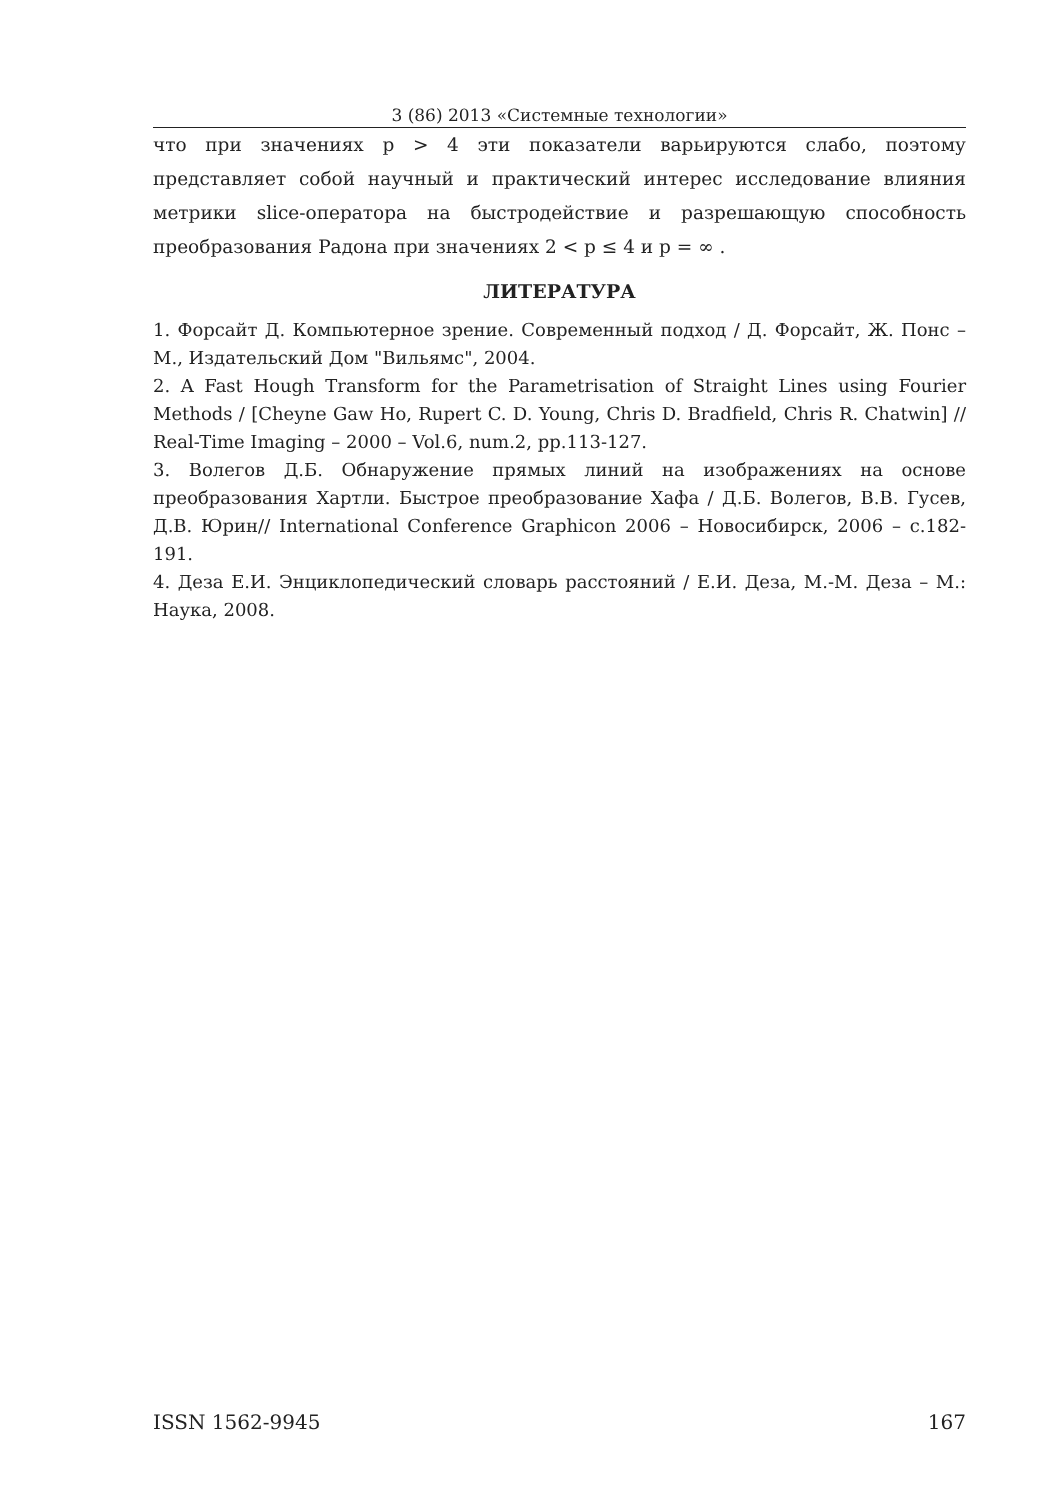3 (86) 2013 «Системные технологии»
что при значениях p > 4 эти показатели варьируются слабо, поэтому представляет собой научный и практический интерес исследование влияния метрики slice-оператора на быстродействие и разрешающую способность преобразования Радона при значениях 2 < p ≤ 4 и p = ∞ .
ЛИТЕРАТУРА
1. Форсайт Д. Компьютерное зрение. Современный подход / Д. Форсайт, Ж. Понс – М., Издательский Дом "Вильямс", 2004.
2. A Fast Hough Transform for the Parametrisation of Straight Lines using Fourier Methods / [Cheyne Gaw Ho, Rupert C. D. Young, Chris D. Bradfield, Chris R. Chatwin] // Real-Time Imaging – 2000 – Vol.6, num.2, pp.113-127.
3. Волегов Д.Б. Обнаружение прямых линий на изображениях на основе преобразования Хартли. Быстрое преобразование Хафа / Д.Б. Волегов, В.В. Гусев, Д.В. Юрин// International Conference Graphicon 2006 – Новосибирск, 2006 – с.182-191.
4. Деза Е.И. Энциклопедический словарь расстояний / Е.И. Деза, М.-М. Деза – М.: Наука, 2008.
ISSN 1562-9945 167